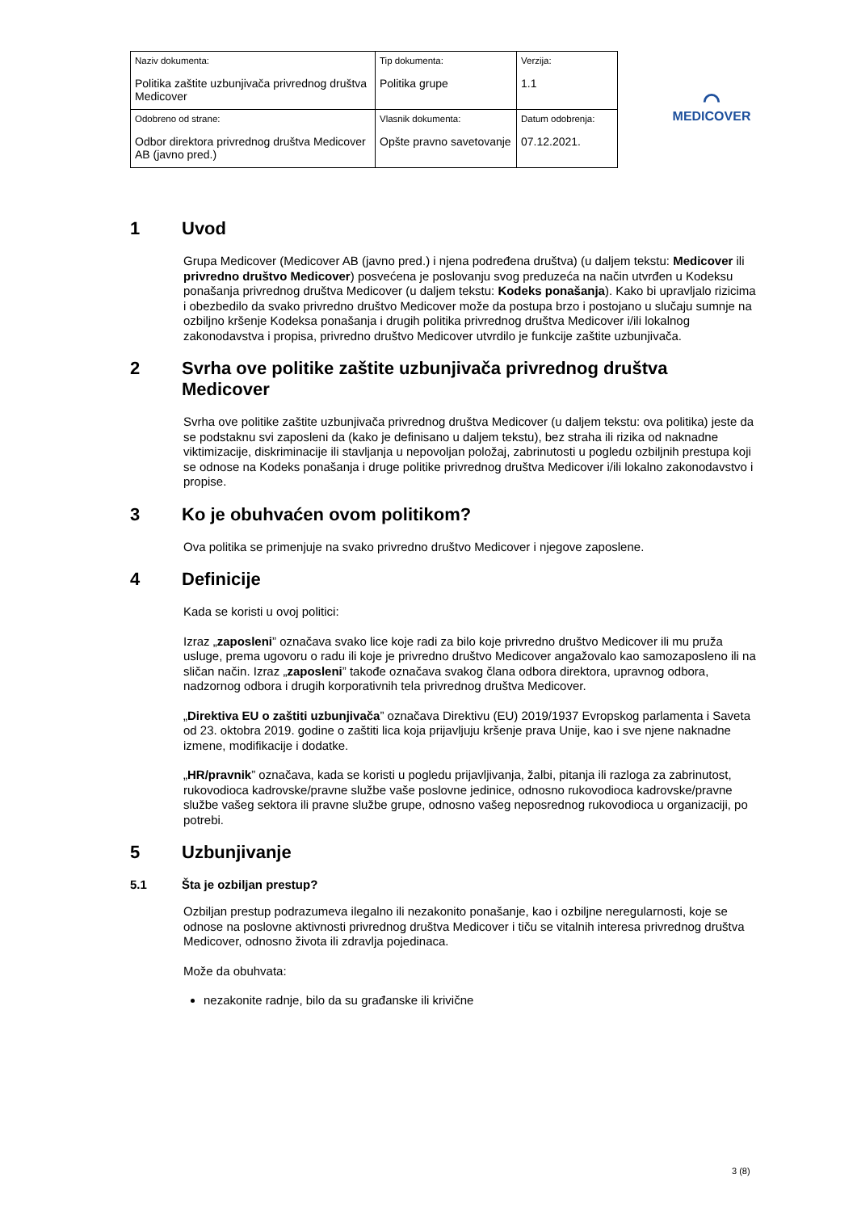| Naziv dokumenta: Politika zaštite uzbunjivača privrednog društva Medicover | Tip dokumenta: Politika grupe | Verzija: 1.1 |
| Odobreno od strane: Odbor direktora privrednog društva Medicover AB (javno pred.) | Vlasnik dokumenta: Opšte pravno savetovanje | Datum odobrenja: 07.12.2021. |
⌒
MEDICOVER
1 Uvod
Grupa Medicover (Medicover AB (javno pred.) i njena podređena društva) (u daljem tekstu: Medicover ili privredno društvo Medicover) posvećena je poslovanju svog preduzeća na način utvrđen u Kodeksu ponašanja privrednog društva Medicover (u daljem tekstu: Kodeks ponašanja). Kako bi upravljalo rizicima i obezbedilo da svako privredno društvo Medicover može da postupa brzo i postojano u slučaju sumnje na ozbiljno kršenje Kodeksa ponašanja i drugih politika privrednog društva Medicover i/ili lokalnog zakonodavstva i propisa, privredno društvo Medicover utvrdilo je funkcije zaštite uzbunjivača.
2 Svrha ove politike zaštite uzbunjivača privrednog društva Medicover
Svrha ove politike zaštite uzbunjivača privrednog društva Medicover (u daljem tekstu: ova politika) jeste da se podstaknu svi zaposleni da (kako je definisano u daljem tekstu), bez straha ili rizika od naknadne viktimizacije, diskriminacije ili stavljanja u nepovoljan položaj, zabrinutosti u pogledu ozbiljnih prestupa koji se odnose na Kodeks ponašanja i druge politike privrednog društva Medicover i/ili lokalno zakonodavstvo i propise.
3 Ko je obuhvaćen ovom politikom?
Ova politika se primenjuje na svako privredno društvo Medicover i njegove zaposlene.
4 Definicije
Kada se koristi u ovoj politici:
Izraz „zaposleni” označava svako lice koje radi za bilo koje privredno društvo Medicover ili mu pruža usluge, prema ugovoru o radu ili koje je privredno društvo Medicover angažovalo kao samozaposleno ili na sličan način. Izraz „zaposleni” takođe označava svakog člana odbora direktora, upravnog odbora, nadzornog odbora i drugih korporativnih tela privrednog društva Medicover.
„Direktiva EU o zaštiti uzbunjivača” označava Direktivu (EU) 2019/1937 Evropskog parlamenta i Saveta od 23. oktobra 2019. godine o zaštiti lica koja prijavljuju kršenje prava Unije, kao i sve njene naknadne izmene, modifikacije i dodatke.
„HR/pravnik” označava, kada se koristi u pogledu prijavljivanja, žalbi, pitanja ili razloga za zabrinutost, rukovodioca kadrovske/pravne službe vaše poslovne jedinice, odnosno rukovodioca kadrovske/pravne službe vašeg sektora ili pravne službe grupe, odnosno vašeg neposrednog rukovodioca u organizaciji, po potrebi.
5 Uzbunjivanje
5.1 Šta je ozbiljan prestup?
Ozbiljan prestup podrazumeva ilegalno ili nezakonito ponašanje, kao i ozbiljne neregularnosti, koje se odnose na poslovne aktivnosti privrednog društva Medicover i tiču se vitalnih interesa privrednog društva Medicover, odnosno života ili zdravlja pojedinaca.
Može da obuhvata:
nezakonite radnje, bilo da su građanske ili krivične
3 (8)